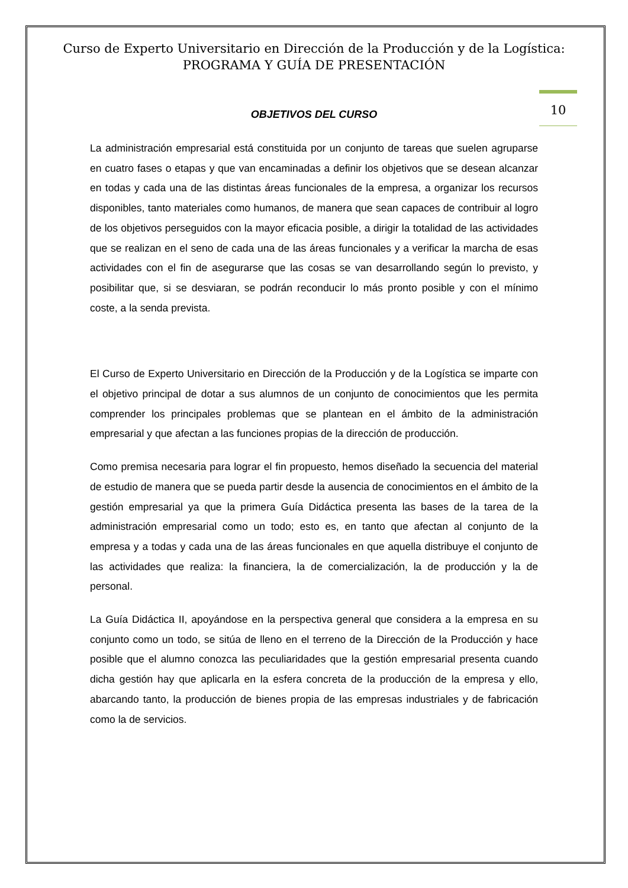Curso de Experto Universitario en Dirección de la Producción y de la Logística:
PROGRAMA Y GUÍA DE PRESENTACIÓN
10
OBJETIVOS DEL CURSO
La administración empresarial está constituida por un conjunto de tareas que suelen agruparse en cuatro fases o etapas y que van encaminadas a definir los objetivos que se desean alcanzar en todas y cada una de las distintas áreas funcionales de la empresa, a organizar los recursos disponibles, tanto materiales como humanos, de manera que sean capaces de contribuir al logro de los objetivos perseguidos con la mayor eficacia posible, a dirigir la totalidad de las actividades que se realizan en el seno de cada una de las áreas funcionales y a verificar la marcha de esas actividades con el fin de asegurarse que las cosas se van desarrollando según lo previsto, y posibilitar que, si se desviaran, se podrán reconducir lo más pronto posible y con el mínimo coste, a la senda prevista.
El Curso de Experto Universitario en Dirección de la Producción y de la Logística se imparte con el objetivo principal de dotar a sus alumnos de un conjunto de conocimientos que les permita comprender los principales problemas que se plantean en el ámbito de la administración empresarial y que afectan a las funciones propias de la dirección de producción.
Como premisa necesaria para lograr el fin propuesto, hemos diseñado la secuencia del material de estudio de manera que se pueda partir desde la ausencia de conocimientos en el ámbito de la gestión empresarial ya que la primera Guía Didáctica presenta las bases de la tarea de la administración empresarial como un todo; esto es, en tanto que afectan al conjunto de la empresa y a todas y cada una de las áreas funcionales en que aquella distribuye el conjunto de las actividades que realiza: la financiera, la de comercialización, la de producción y la de personal.
La Guía Didáctica II, apoyándose en la perspectiva general que considera a la empresa en su conjunto como un todo, se sitúa de lleno en el terreno de la Dirección de la Producción y hace posible que el alumno conozca las peculiaridades que la gestión empresarial presenta cuando dicha gestión hay que aplicarla en la esfera concreta de la producción de la empresa y ello, abarcando tanto, la producción de bienes propia de las empresas industriales y de fabricación como la de servicios.